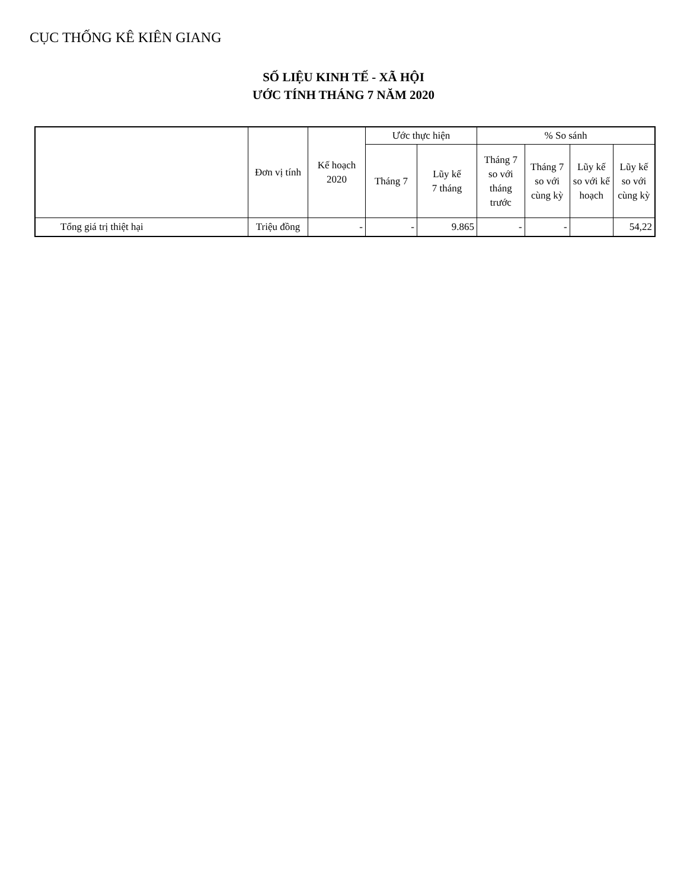CỤC THỐNG KÊ KIÊN GIANG
SỐ LIỆU KINH TẾ - XÃ HỘI
ƯỚC TÍNH THÁNG 7 NĂM 2020
| | Đơn vị tính | Kế hoạch 2020 | Ước thực hiện | | % So sánh | | | |
| --- | --- | --- | --- | --- | --- | --- | --- | --- |
| | | | Tháng 7 | Lũy kế 7 tháng | Tháng 7 so với tháng trước | Tháng 7 so với cùng kỳ | Lũy kế so với kế hoạch | Lũy kế so với cùng kỳ |
| Tổng giá trị thiệt hại | Triệu đồng | - | - | 9.865 | - | - | | 54,22 |